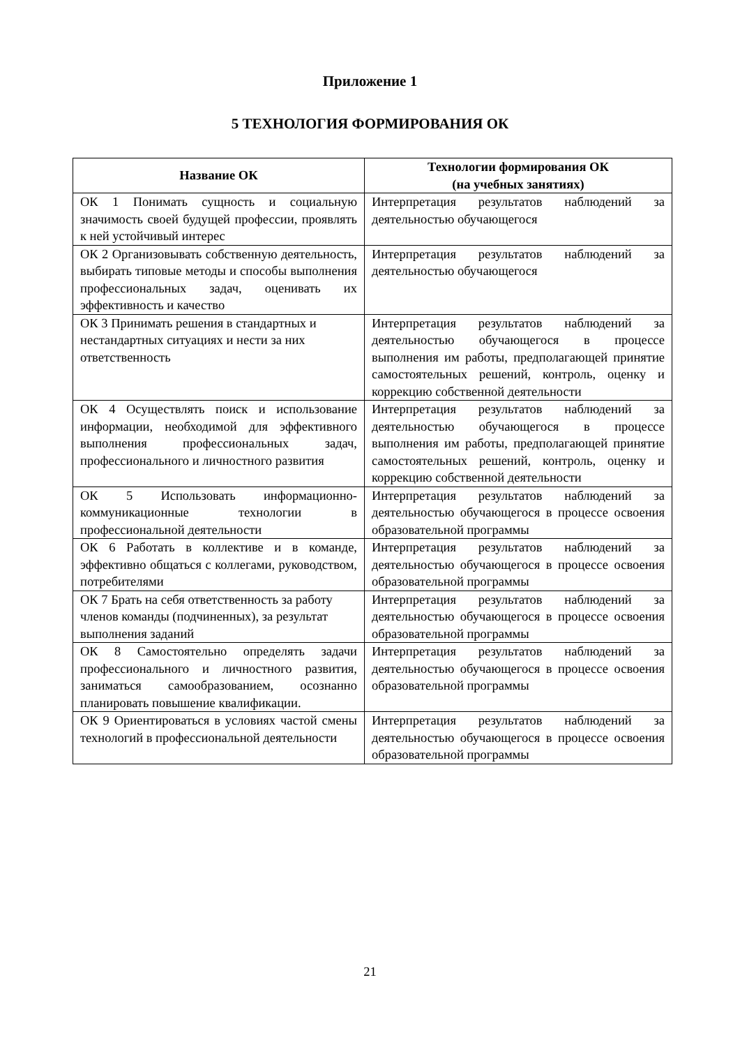Приложение 1
5 ТЕХНОЛОГИЯ ФОРМИРОВАНИЯ ОК
| Название ОК | Технологии формирования ОК (на учебных занятиях) |
| --- | --- |
| ОК 1 Понимать сущность и социальную значимость своей будущей профессии, проявлять к ней устойчивый интерес | Интерпретация результатов наблюдений за деятельностью обучающегося |
| ОК 2 Организовывать собственную деятельность, выбирать типовые методы и способы выполнения профессиональных задач, оценивать их эффективность и качество | Интерпретация результатов наблюдений за деятельностью обучающегося |
| ОК 3 Принимать решения в стандартных и нестандартных ситуациях и нести за них ответственность | Интерпретация результатов наблюдений за деятельностью обучающегося в процессе выполнения им работы, предполагающей принятие самостоятельных решений, контроль, оценку и коррекцию собственной деятельности |
| ОК 4 Осуществлять поиск и использование информации, необходимой для эффективного выполнения профессиональных задач, профессионального и личностного развития | Интерпретация результатов наблюдений за деятельностью обучающегося в процессе выполнения им работы, предполагающей принятие самостоятельных решений, контроль, оценку и коррекцию собственной деятельности |
| ОК 5 Использовать информационно-коммуникационные технологии в профессиональной деятельности | Интерпретация результатов наблюдений за деятельностью обучающегося в процессе освоения образовательной программы |
| ОК 6 Работать в коллективе и в команде, эффективно общаться с коллегами, руководством, потребителями | Интерпретация результатов наблюдений за деятельностью обучающегося в процессе освоения образовательной программы |
| ОК 7 Брать на себя ответственность за работу членов команды (подчиненных), за результат выполнения заданий | Интерпретация результатов наблюдений за деятельностью обучающегося в процессе освоения образовательной программы |
| ОК 8 Самостоятельно определять задачи профессионального и личностного развития, заниматься самообразованием, осознанно планировать повышение квалификации. | Интерпретация результатов наблюдений за деятельностью обучающегося в процессе освоения образовательной программы |
| ОК 9 Ориентироваться в условиях частой смены технологий в профессиональной деятельности | Интерпретация результатов наблюдений за деятельностью обучающегося в процессе освоения образовательной программы |
21